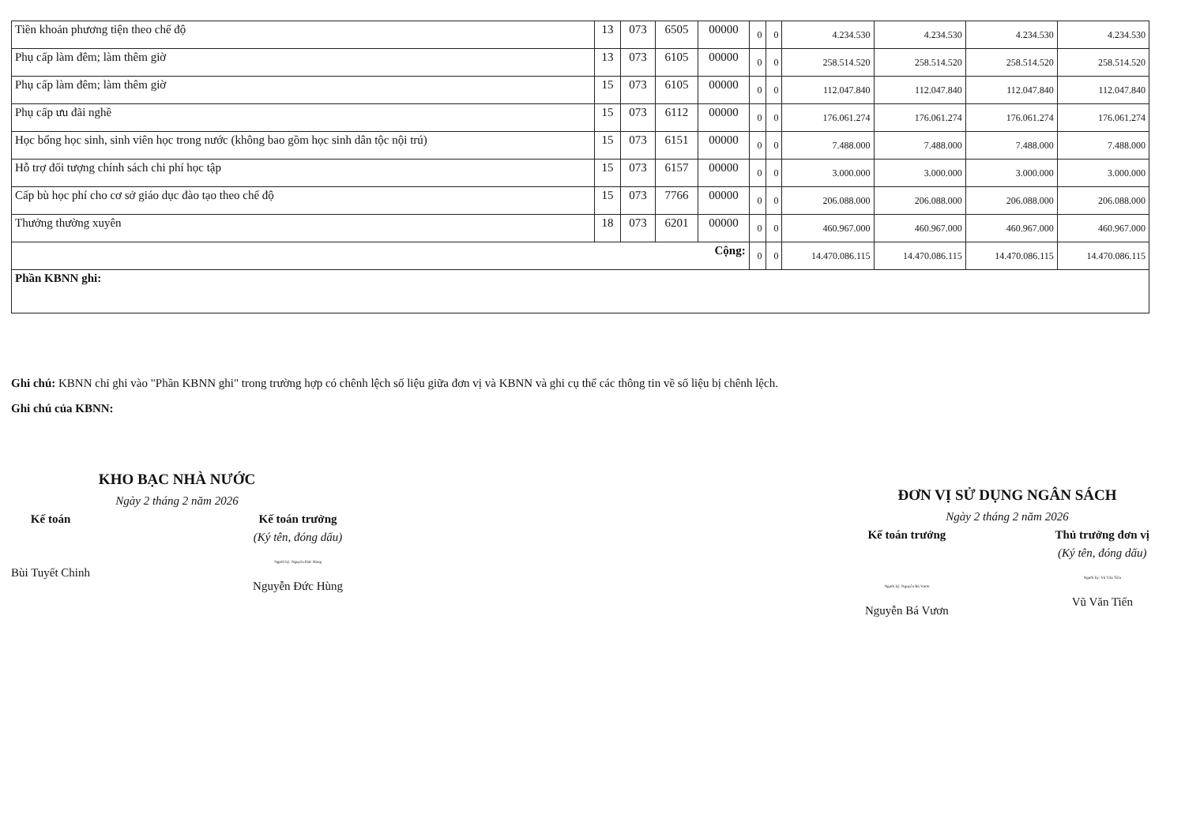| Tiền khoản phương tiện theo chế độ | 13 | 073 | 6505 | 00000 | 0 | 0 | 4.234.530 | 4.234.530 | 4.234.530 | 4.234.530 |
| Phụ cấp làm đêm; làm thêm giờ | 13 | 073 | 6105 | 00000 | 0 | 0 | 258.514.520 | 258.514.520 | 258.514.520 | 258.514.520 |
| Phụ cấp làm đêm; làm thêm giờ | 15 | 073 | 6105 | 00000 | 0 | 0 | 112.047.840 | 112.047.840 | 112.047.840 | 112.047.840 |
| Phụ cấp ưu đãi nghề | 15 | 073 | 6112 | 00000 | 0 | 0 | 176.061.274 | 176.061.274 | 176.061.274 | 176.061.274 |
| Học bổng học sinh, sinh viên học trong nước (không bao gồm học sinh dân tộc nội trú) | 15 | 073 | 6151 | 00000 | 0 | 0 | 7.488.000 | 7.488.000 | 7.488.000 | 7.488.000 |
| Hỗ trợ đối tượng chính sách chi phí học tập | 15 | 073 | 6157 | 00000 | 0 | 0 | 3.000.000 | 3.000.000 | 3.000.000 | 3.000.000 |
| Cấp bù học phí cho cơ sở giáo dục đào tạo theo chế độ | 15 | 073 | 7766 | 00000 | 0 | 0 | 206.088.000 | 206.088.000 | 206.088.000 | 206.088.000 |
| Thưởng thường xuyên | 18 | 073 | 6201 | 00000 | 0 | 0 | 460.967.000 | 460.967.000 | 460.967.000 | 460.967.000 |
| Cộng: | | | | | 0 | 0 | 14.470.086.115 | 14.470.086.115 | 14.470.086.115 | 14.470.086.115 |
| Phần KBNN ghi: | | | | | | | | | | |
Ghi chú: KBNN chỉ ghi vào "Phần KBNN ghi" trong trường hợp có chênh lệch số liệu giữa đơn vị và KBNN và ghi cụ thể các thông tin về số liệu bị chênh lệch.
Ghi chú của KBNN:
KHO BẠC NHÀ NƯỚC
Ngày 2 tháng 2 năm 2026
Kế toán
Bùi Tuyết Chinh
Kế toán trưởng
(Ký tên, đóng dấu)
Người ký: Nguyễn Đức Hùng
Nguyễn Đức Hùng
ĐƠN VỊ SỬ DỤNG NGÂN SÁCH
Ngày 2 tháng 2 năm 2026
Kế toán trưởng
Người ký: Nguyễn Bá Vươn
Nguyễn Bá Vươn
Thủ trưởng đơn vị
(Ký tên, đóng dấu)
Người ký: Vũ Văn Tiến
Vũ Văn Tiến